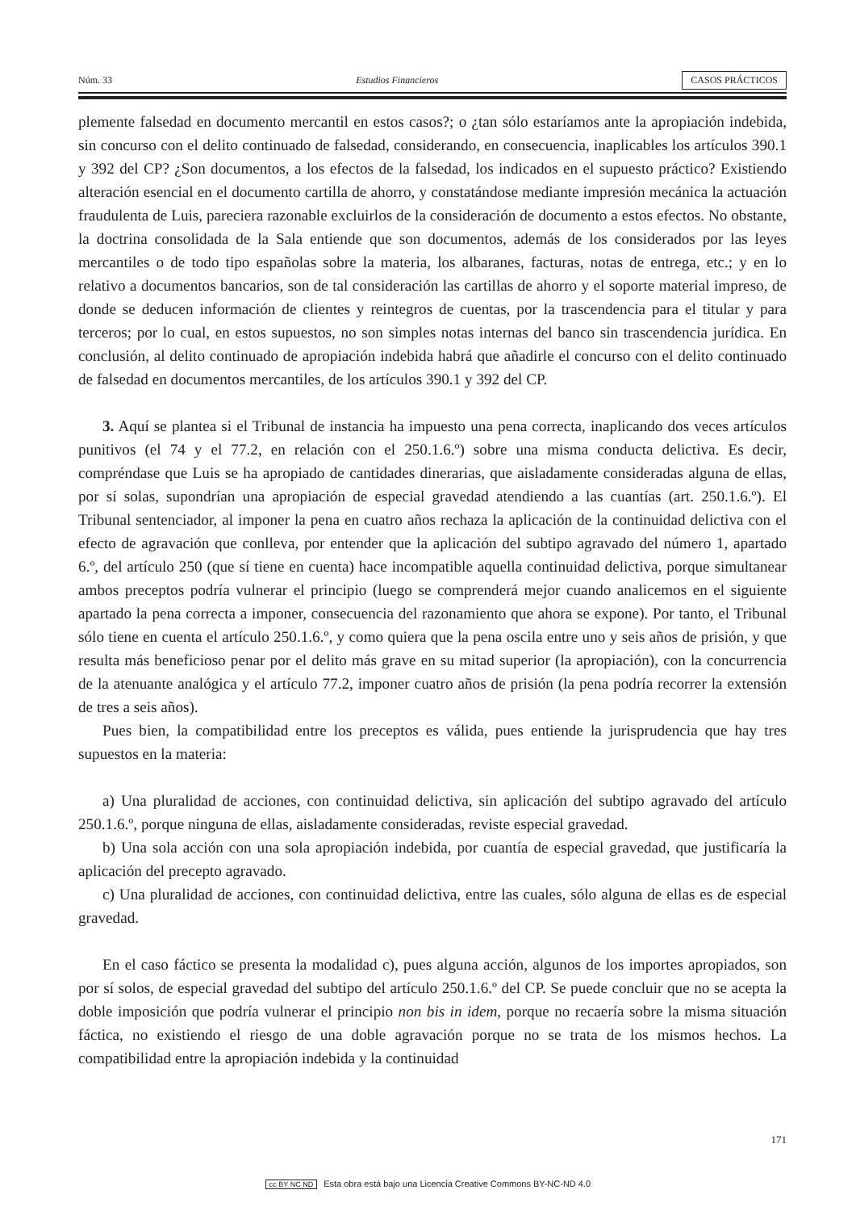Núm. 33 Estudios Financieros CASOS PRÁCTICOS
plemente falsedad en documento mercantil en estos casos?; o ¿tan sólo estaríamos ante la apropiación indebida, sin concurso con el delito continuado de falsedad, considerando, en consecuencia, inaplicables los artículos 390.1 y 392 del CP? ¿Son documentos, a los efectos de la falsedad, los indicados en el supuesto práctico? Existiendo alteración esencial en el documento cartilla de ahorro, y constatándose mediante impresión mecánica la actuación fraudulenta de Luis, pareciera razonable excluirlos de la consideración de documento a estos efectos. No obstante, la doctrina consolidada de la Sala entiende que son documentos, además de los considerados por las leyes mercantiles o de todo tipo españolas sobre la materia, los albaranes, facturas, notas de entrega, etc.; y en lo relativo a documentos bancarios, son de tal consideración las cartillas de ahorro y el soporte material impreso, de donde se deducen información de clientes y reintegros de cuentas, por la trascendencia para el titular y para terceros; por lo cual, en estos supuestos, no son simples notas internas del banco sin trascendencia jurídica. En conclusión, al delito continuado de apropiación indebida habrá que añadirle el concurso con el delito continuado de falsedad en documentos mercantiles, de los artículos 390.1 y 392 del CP.
3. Aquí se plantea si el Tribunal de instancia ha impuesto una pena correcta, inaplicando dos veces artículos punitivos (el 74 y el 77.2, en relación con el 250.1.6.º) sobre una misma conducta delictiva. Es decir, compréndase que Luis se ha apropiado de cantidades dinerarias, que aisladamente consideradas alguna de ellas, por sí solas, supondrían una apropiación de especial gravedad atendiendo a las cuantías (art. 250.1.6.º). El Tribunal sentenciador, al imponer la pena en cuatro años rechaza la aplicación de la continuidad delictiva con el efecto de agravación que conlleva, por entender que la aplicación del subtipo agravado del número 1, apartado 6.º, del artículo 250 (que sí tiene en cuenta) hace incompatible aquella continuidad delictiva, porque simultanear ambos preceptos podría vulnerar el principio (luego se comprenderá mejor cuando analicemos en el siguiente apartado la pena correcta a imponer, consecuencia del razonamiento que ahora se expone). Por tanto, el Tribunal sólo tiene en cuenta el artículo 250.1.6.º, y como quiera que la pena oscila entre uno y seis años de prisión, y que resulta más beneficioso penar por el delito más grave en su mitad superior (la apropiación), con la concurrencia de la atenuante analógica y el artículo 77.2, imponer cuatro años de prisión (la pena podría recorrer la extensión de tres a seis años).
Pues bien, la compatibilidad entre los preceptos es válida, pues entiende la jurisprudencia que hay tres supuestos en la materia:
a) Una pluralidad de acciones, con continuidad delictiva, sin aplicación del subtipo agravado del artículo 250.1.6.º, porque ninguna de ellas, aisladamente consideradas, reviste especial gravedad.
b) Una sola acción con una sola apropiación indebida, por cuantía de especial gravedad, que justificaría la aplicación del precepto agravado.
c) Una pluralidad de acciones, con continuidad delictiva, entre las cuales, sólo alguna de ellas es de especial gravedad.
En el caso fáctico se presenta la modalidad c), pues alguna acción, algunos de los importes apropiados, son por sí solos, de especial gravedad del subtipo del artículo 250.1.6.º del CP. Se puede concluir que no se acepta la doble imposición que podría vulnerar el principio non bis in idem, porque no recaería sobre la misma situación fáctica, no existiendo el riesgo de una doble agravación porque no se trata de los mismos hechos. La compatibilidad entre la apropiación indebida y la continuidad
171
cc BY NC ND Esta obra está bajo una Licencia Creative Commons BY-NC-ND 4.0